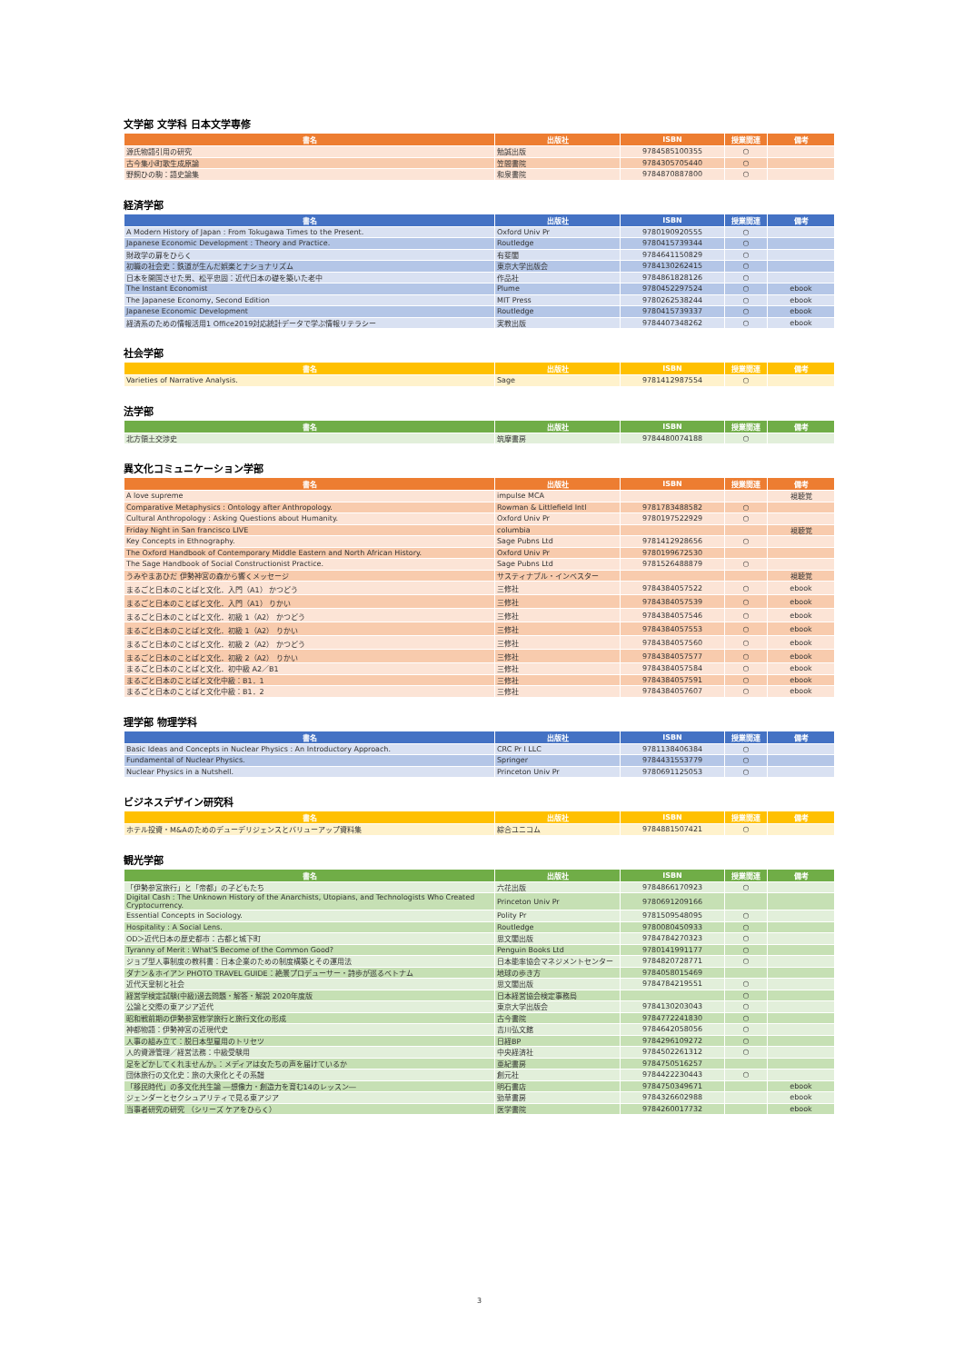文学部 文学科 日本文学専修
| 書名 | 出版社 | ISBN | 授業関連 | 備考 |
| --- | --- | --- | --- | --- |
| 源氏物語引用の研究 | 勉誠出版 | 9784585100355 | ○ | |
| 古今集小町歌生成原論 | 笠間書院 | 9784305705440 | ○ | |
| 野飼ひの駒：語史論集 | 和泉書院 | 9784870887800 | ○ | |
経済学部
| 書名 | 出版社 | ISBN | 授業関連 | 備考 |
| --- | --- | --- | --- | --- |
| A Modern History of Japan : From Tokugawa Times to the Present. | Oxford Univ Pr | 9780190920555 | ○ | |
| Japanese Economic Development : Theory and Practice. | Routledge | 9780415739344 | ○ | |
| 財政学の扉をひらく | 有斐閣 | 9784641150829 | ○ | |
| 初職の社会史：鉄道が生んだ娯楽とナショナリズム | 東京大学出版会 | 9784130262415 | ○ | |
| 日本を開国させた男、松平忠固：近代日本の礎を築いた老中 | 作品社 | 9784861828126 | ○ | |
| The Instant Economist | Plume | 9780452297524 | ○ | ebook |
| The Japanese Economy, Second Edition | MIT Press | 9780262538244 | ○ | ebook |
| Japanese Economic Development | Routledge | 9780415739337 | ○ | ebook |
| 経済系のための情報活用1 Office2019対応統計データで学ぶ情報リテラシー | 実教出版 | 9784407348262 | ○ | ebook |
社会学部
| 書名 | 出版社 | ISBN | 授業関連 | 備考 |
| --- | --- | --- | --- | --- |
| Varieties of Narrative Analysis. | Sage | 9781412987554 | ○ | |
法学部
| 書名 | 出版社 | ISBN | 授業関連 | 備考 |
| --- | --- | --- | --- | --- |
| 北方領土交渉史 | 筑摩書房 | 9784480074188 | ○ | |
異文化コミュニケーション学部
| 書名 | 出版社 | ISBN | 授業関連 | 備考 |
| --- | --- | --- | --- | --- |
| A love supreme | impulse MCA | | | 視聴覚 |
| Comparative Metaphysics : Ontology after Anthropology. | Rowman & Littlefield Intl | 9781783488582 | ○ | |
| Cultural Anthropology : Asking Questions about Humanity. | Oxford Univ Pr | 9780197522929 | ○ | |
| Friday Night in San francisco LIVE | columbia | | | 視聴覚 |
| Key Concepts in Ethnography. | Sage Pubns Ltd | 9781412928656 | ○ | |
| The Oxford Handbook of Contemporary Middle Eastern and North African History. | Oxford Univ Pr | 9780199672530 | | |
| The Sage Handbook of Social Constructionist Practice. | Sage Pubns Ltd | 9781526488879 | ○ | |
| うみやまあひだ 伊勢神宮の森から響くメッセージ | サスティナブル・インベスター | | | 視聴覚 |
| まるごと日本のことばと文化．入門（A1） かつどう | 三修社 | 9784384057522 | ○ | ebook |
| まるごと日本のことばと文化．入門（A1） りかい | 三修社 | 9784384057539 | ○ | ebook |
| まるごと日本のことばと文化．初級 1（A2） かつどう | 三修社 | 9784384057546 | ○ | ebook |
| まるごと日本のことばと文化．初級 1（A2） りかい | 三修社 | 9784384057553 | ○ | ebook |
| まるごと日本のことばと文化．初級 2（A2） かつどう | 三修社 | 9784384057560 | ○ | ebook |
| まるごと日本のことばと文化．初級 2（A2） りかい | 三修社 | 9784384057577 | ○ | ebook |
| まるごと日本のことばと文化．初中級 A2／B1 | 三修社 | 9784384057584 | ○ | ebook |
| まるごと日本のことばと文化中級：B1．1 | 三修社 | 9784384057591 | ○ | ebook |
| まるごと日本のことばと文化中級：B1．2 | 三修社 | 9784384057607 | ○ | ebook |
理学部 物理学科
| 書名 | 出版社 | ISBN | 授業関連 | 備考 |
| --- | --- | --- | --- | --- |
| Basic Ideas and Concepts in Nuclear Physics : An Introductory Approach. | CRC Pr I LLC | 9781138406384 | ○ | |
| Fundamental of Nuclear Physics. | Springer | 9784431553779 | ○ | |
| Nuclear Physics in a Nutshell. | Princeton Univ Pr | 9780691125053 | ○ | |
ビジネスデザイン研究科
| 書名 | 出版社 | ISBN | 授業関連 | 備考 |
| --- | --- | --- | --- | --- |
| ホテル投資・M&Aのためのデューデリジェンスとバリューアップ資料集 | 綜合ユニコム | 9784881507421 | ○ | |
観光学部
| 書名 | 出版社 | ISBN | 授業関連 | 備考 |
| --- | --- | --- | --- | --- |
| 「伊勢参宮旅行」と「帝都」の子どもたち | 六花出版 | 9784866170923 | ○ | |
| Digital Cash : The Unknown History of the Anarchists, Utopians, and Technologists Who Created Cryptocurrency. | Princeton Univ Pr | 9780691209166 | | |
| Essential Concepts in Sociology. | Polity Pr | 9781509548095 | ○ | |
| Hospitality : A Social Lens. | Routledge | 9780080450933 | ○ | |
| OD＞近代日本の歴史都市：古都と城下町 | 思文閣出版 | 9784784270323 | ○ | |
| Tyranny of Merit : What'S Become of the Common Good? | Penguin Books Ltd | 9780141991177 | ○ | |
| ジョブ型人事制度の教科書：日本企業のための制度構築とその運用法 | 日本能率協会マネジメントセンター | 9784820728771 | ○ | |
| ダナン＆ホイアン PHOTO TRAVEL GUIDE：絶景プロデューサー・詩歩が巡るベトナム | 地球の歩き方 | 9784058015469 | | |
| 近代天皇制と社会 | 思文閣出版 | 9784784219551 | ○ | |
| 経営学検定試験(中級)過去問題・解答・解説 2020年度版 | 日本経営協会検定事務局 | | ○ | |
| 公論と交際の東アジア近代 | 東京大学出版会 | 9784130203043 | ○ | |
| 昭和戦前期の伊勢参宮修学旅行と旅行文化の形成 | 古今書院 | 9784772241830 | ○ | |
| 神都物語：伊勢神宮の近現代史 | 吉川弘文館 | 9784642058056 | ○ | |
| 人事の組み立て：脱日本型雇用のトリセツ | 日経BP | 9784296109272 | ○ | |
| 人的資源管理／経営法務：中級受験用 | 中央経済社 | 9784502261312 | ○ | |
| 足をどかしてくれませんか。：メディアは女たちの声を届けているか | 亜紀書房 | 9784750516257 | | |
| 団体旅行の文化史：旅の大衆化とその系譜 | 創元社 | 9784422230443 | ○ | |
| 「移民時代」の多文化共生論 ―想像力・創造力を育む14のレッスン― | 明石書店 | 9784750349671 | | ebook |
| ジェンダーとセクシュアリティで見る東アジア | 勁草書房 | 9784326602988 | | ebook |
| 当事者研究の研究 （シリーズ ケアをひらく） | 医学書院 | 9784260017732 | | ebook |
3